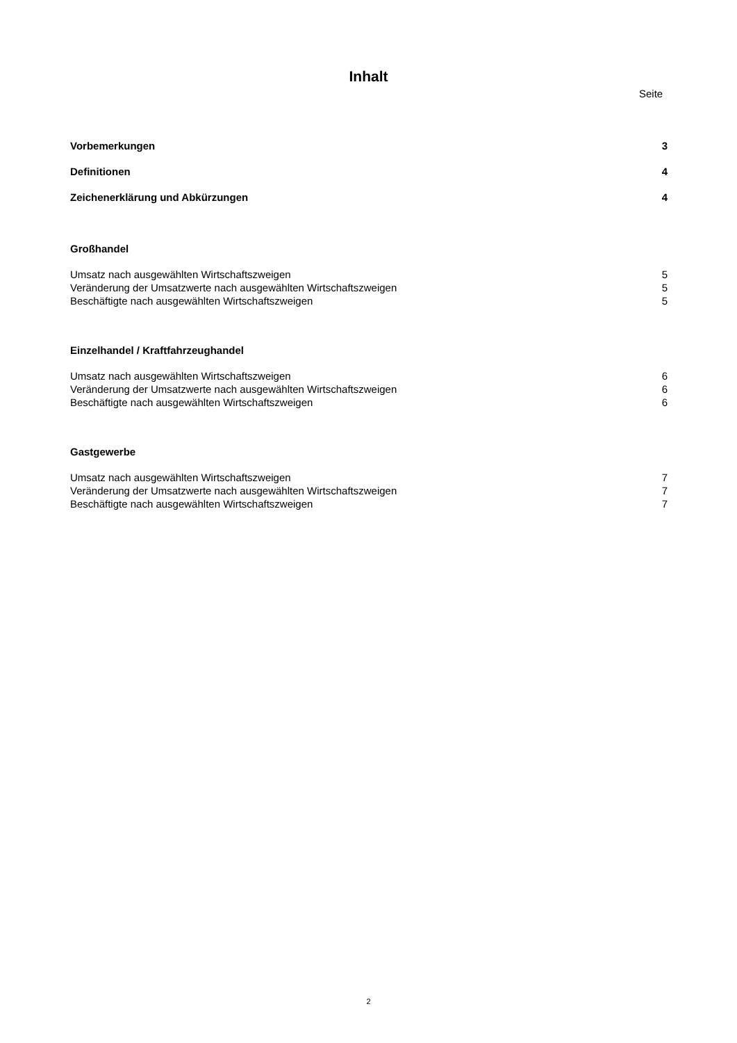Inhalt
Seite
Vorbemerkungen 3
Definitionen 4
Zeichenerklärung und Abkürzungen 4
Großhandel
Umsatz nach ausgewählten Wirtschaftszweigen 5
Veränderung der Umsatzwerte nach ausgewählten Wirtschaftszweigen 5
Beschäftigte nach ausgewählten Wirtschaftszweigen 5
Einzelhandel / Kraftfahrzeughandel
Umsatz nach ausgewählten Wirtschaftszweigen 6
Veränderung der Umsatzwerte nach ausgewählten Wirtschaftszweigen 6
Beschäftigte nach ausgewählten Wirtschaftszweigen 6
Gastgewerbe
Umsatz nach ausgewählten Wirtschaftszweigen 7
Veränderung der Umsatzwerte nach ausgewählten Wirtschaftszweigen 7
Beschäftigte nach ausgewählten Wirtschaftszweigen 7
2